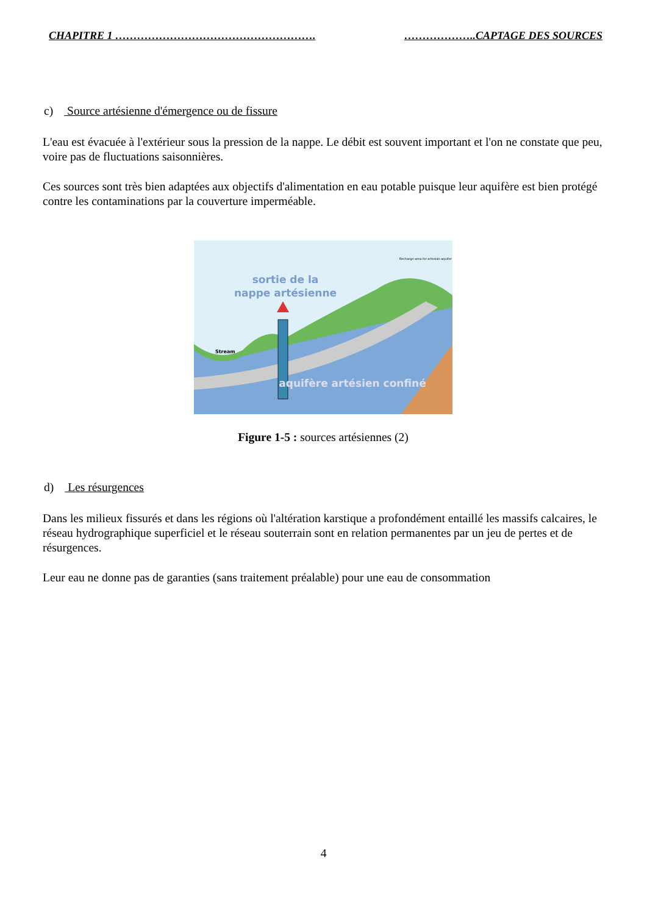CHAPITRE 1 ………………………………………………. ………………..CAPTAGE DES SOURCES
c) Source artésienne d'émergence ou de fissure
L'eau est évacuée à l'extérieur sous la pression de la nappe. Le débit est souvent important et l'on ne constate que peu, voire pas de fluctuations saisonnières.
Ces sources sont très bien adaptées aux objectifs d'alimentation en eau potable puisque leur aquifère est bien protégé contre les contaminations par la couverture imperméable.
sortie de la
nappe artésienne
Stream
aquifère artésien confiné
Recharge area for artesian aquifer
Figure 1-5 : sources artésiennes (2)
d) Les résurgences
Dans les milieux fissurés et dans les régions où l'altération karstique a profondément entaillé les massifs calcaires, le réseau hydrographique superficiel et le réseau souterrain sont en relation permanentes par un jeu de pertes et de résurgences.
Leur eau ne donne pas de garanties (sans traitement préalable) pour une eau de consommation
4